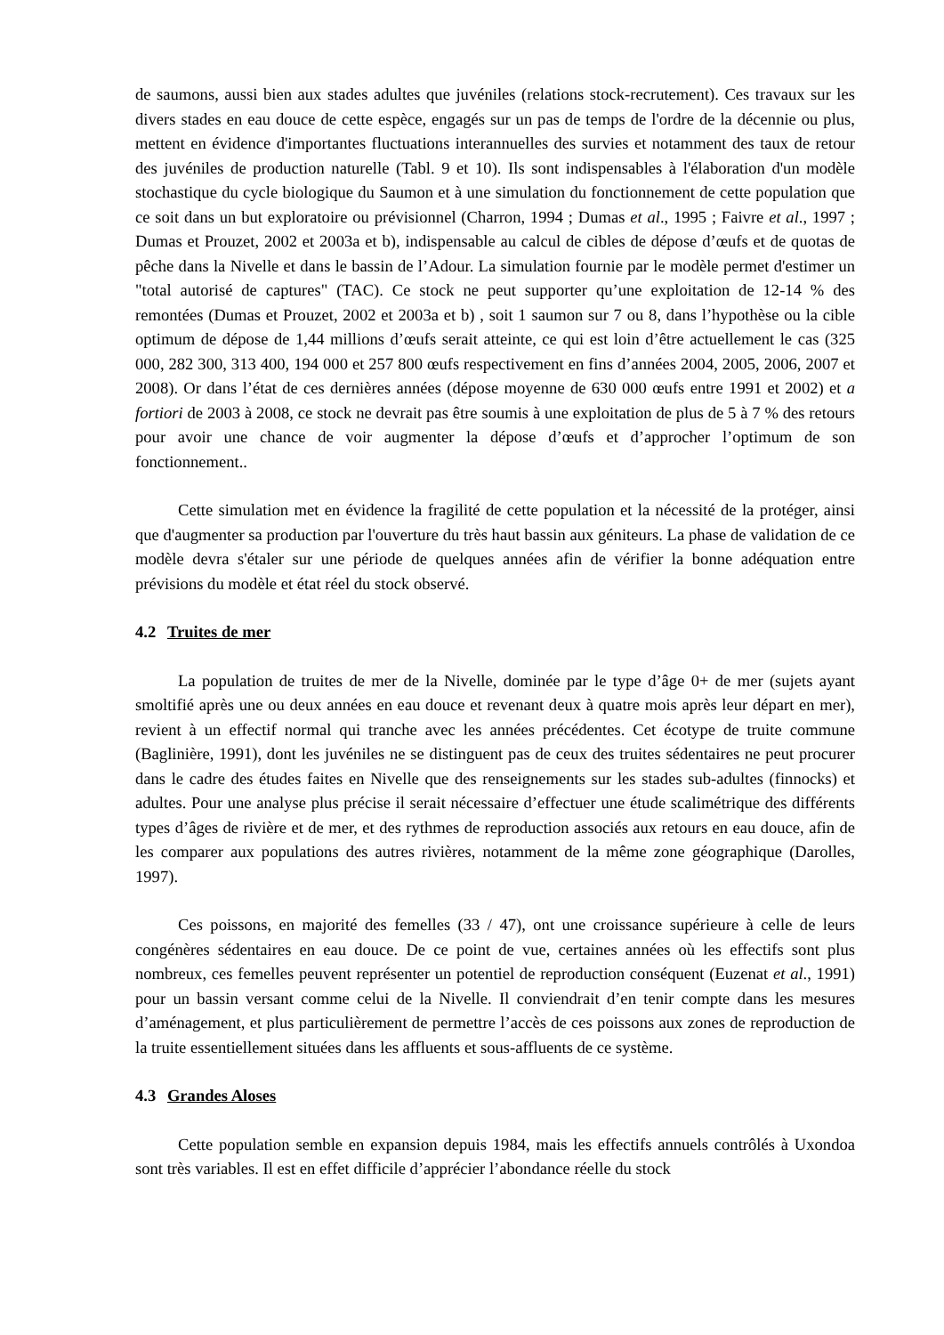de saumons, aussi bien aux stades adultes que juvéniles (relations stock-recrutement). Ces travaux sur les divers stades en eau douce de cette espèce, engagés sur un pas de temps de l'ordre de la décennie ou plus, mettent en évidence d'importantes fluctuations interannuelles des survies et notamment des taux de retour des juvéniles de production naturelle (Tabl. 9 et 10). Ils sont indispensables à l'élaboration d'un modèle stochastique du cycle biologique du Saumon et à une simulation du fonctionnement de cette population que ce soit dans un but exploratoire ou prévisionnel (Charron, 1994 ; Dumas et al., 1995 ; Faivre et al., 1997 ; Dumas et Prouzet, 2002 et 2003a et b), indispensable au calcul de cibles de dépose d’œufs et de quotas de pêche dans la Nivelle et dans le bassin de l’Adour. La simulation fournie par le modèle permet d'estimer un "total autorisé de captures" (TAC). Ce stock ne peut supporter qu’une exploitation de 12-14 % des remontées (Dumas et Prouzet, 2002 et 2003a et b) , soit 1 saumon sur 7 ou 8, dans l’hypothèse ou la cible optimum de dépose de 1,44 millions d’œufs serait atteinte, ce qui est loin d’être actuellement le cas (325 000, 282 300, 313 400, 194 000 et 257 800 œufs respectivement en fins d’années 2004, 2005, 2006, 2007 et 2008). Or dans l’état de ces dernières années (dépose moyenne de 630 000 œufs entre 1991 et 2002) et a fortiori de 2003 à 2008, ce stock ne devrait pas être soumis à une exploitation de plus de 5 à 7 % des retours pour avoir une chance de voir augmenter la dépose d’œufs et d’approcher l’optimum de son fonctionnement..
Cette simulation met en évidence la fragilité de cette population et la nécessité de la protéger, ainsi que d'augmenter sa production par l'ouverture du très haut bassin aux géniteurs. La phase de validation de ce modèle devra s'étaler sur une période de quelques années afin de vérifier la bonne adéquation entre prévisions du modèle et état réel du stock observé.
4.2 Truites de mer
La population de truites de mer de la Nivelle, dominée par le type d’âge 0+ de mer (sujets ayant smoltifié après une ou deux années en eau douce et revenant deux à quatre mois après leur départ en mer), revient à un effectif normal qui tranche avec les années précédentes. Cet écotype de truite commune (Baglinière, 1991), dont les juvéniles ne se distinguent pas de ceux des truites sédentaires ne peut procurer dans le cadre des études faites en Nivelle que des renseignements sur les stades sub-adultes (finnocks) et adultes. Pour une analyse plus précise il serait nécessaire d’effectuer une étude scalimétrique des différents types d’âges de rivière et de mer, et des rythmes de reproduction associés aux retours en eau douce, afin de les comparer aux populations des autres rivières, notamment de la même zone géographique (Darolles, 1997).
Ces poissons, en majorité des femelles (33 / 47), ont une croissance supérieure à celle de leurs congénères sédentaires en eau douce. De ce point de vue, certaines années où les effectifs sont plus nombreux, ces femelles peuvent représenter un potentiel de reproduction conséquent (Euzenat et al., 1991) pour un bassin versant comme celui de la Nivelle. Il conviendrait d’en tenir compte dans les mesures d’aménagement, et plus particulièrement de permettre l’accès de ces poissons aux zones de reproduction de la truite essentiellement situées dans les affluents et sous-affluents de ce système.
4.3 Grandes Aloses
Cette population semble en expansion depuis 1984, mais les effectifs annuels contrôlés à Uxondoa sont très variables. Il est en effet difficile d’apprécier l’abondance réelle du stock